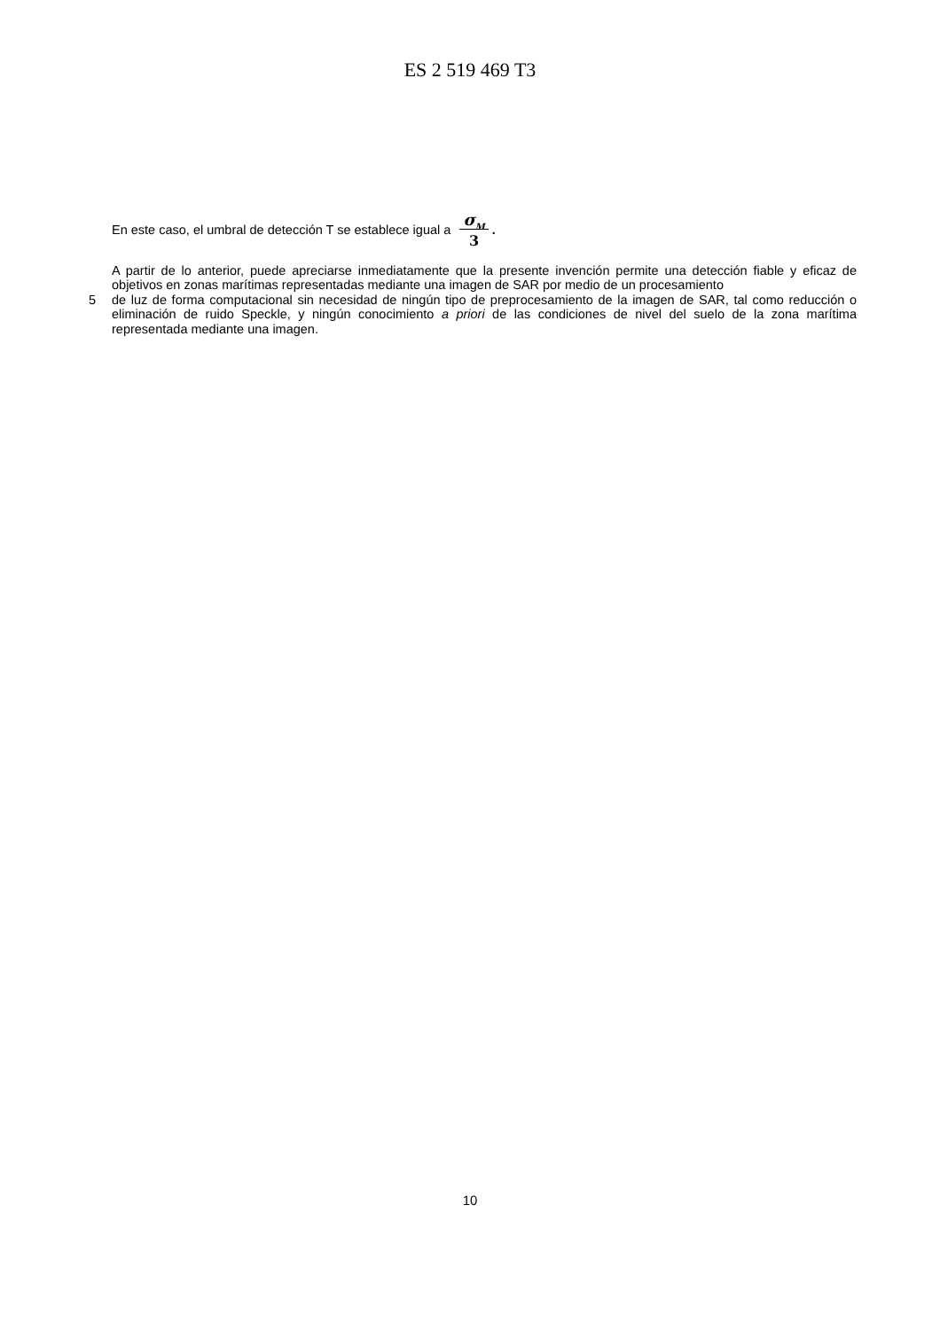ES 2 519 469 T3
En este caso, el umbral de detección T se establece igual a σ<sub>M</sub>
3 .
A partir de lo anterior, puede apreciarse inmediatamente que la presente invención permite una detección fiable y eficaz de objetivos en zonas marítimas representadas mediante una imagen de SAR por medio de un procesamiento
5 de luz de forma computacional sin necesidad de ningún tipo de preprocesamiento de la imagen de SAR, tal como reducción o eliminación de ruido Speckle, y ningún conocimiento a priori de las condiciones de nivel del suelo de la zona marítima representada mediante una imagen.
10